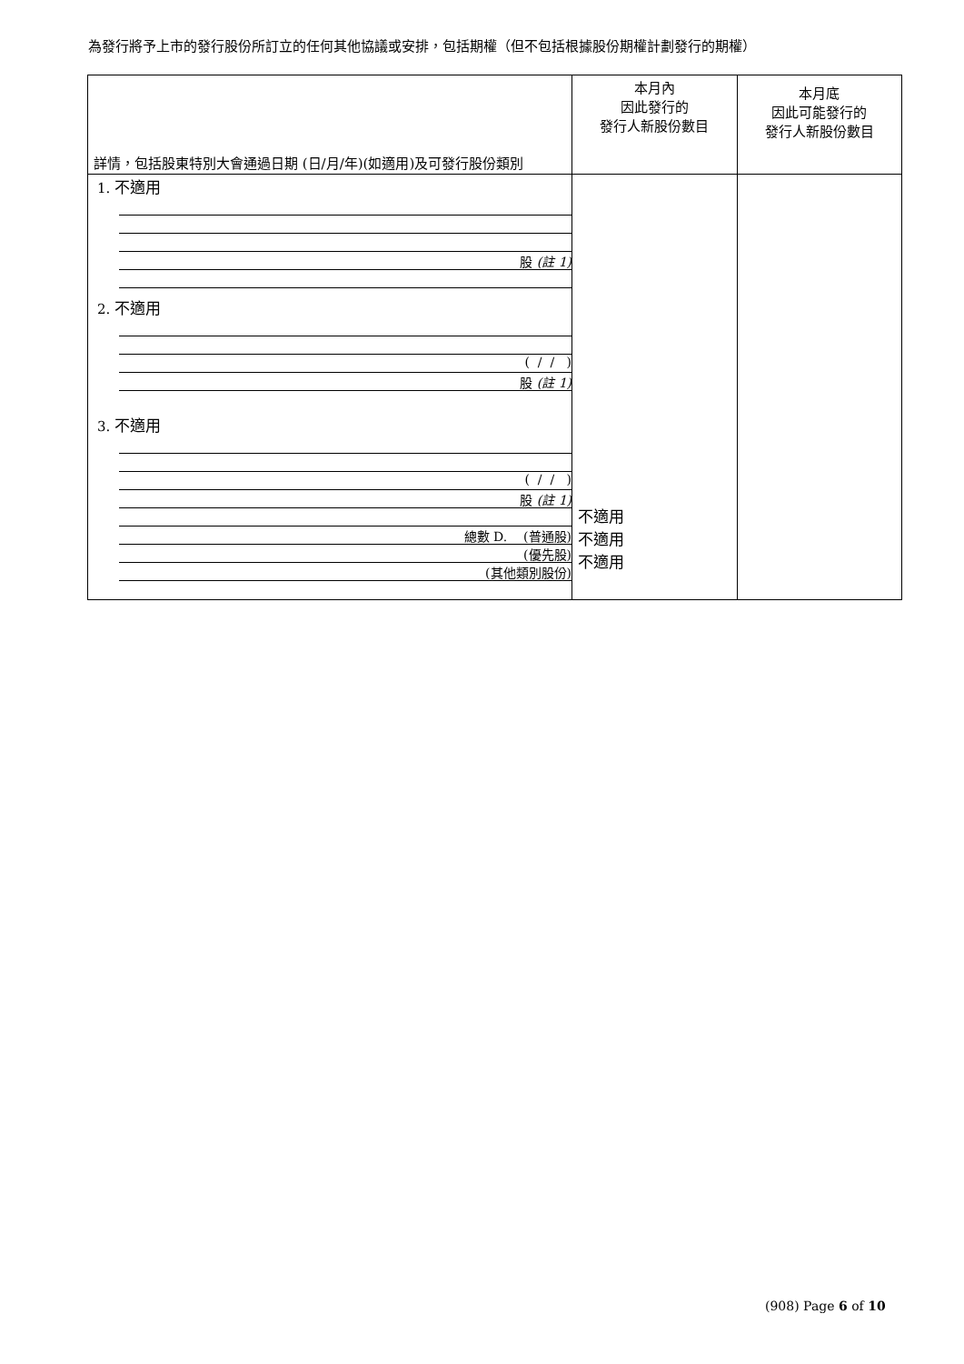為發行將予上市的發行股份所訂立的任何其他協議或安排，包括期權（但不包括根據股份期權計劃發行的期權）
| 詳情，包括股東特別大會通過日期 (日/月/年)(如適用)及可發行股份類別 | 本月內 因此發行的 發行人新股份數目 | 本月底 因此可能發行的 發行人新股份數目 |
| --- | --- | --- |
| 1. 不適用 股 (註 1) 2. 不適用 ( / / ) 股 (註 1) 3. 不適用 ( / / ) 股 (註 1) 總數 D. (普通股) (優先股) (其他類別股份) | 不適用 不適用 不適用 | |
(908) Page 6 of 10